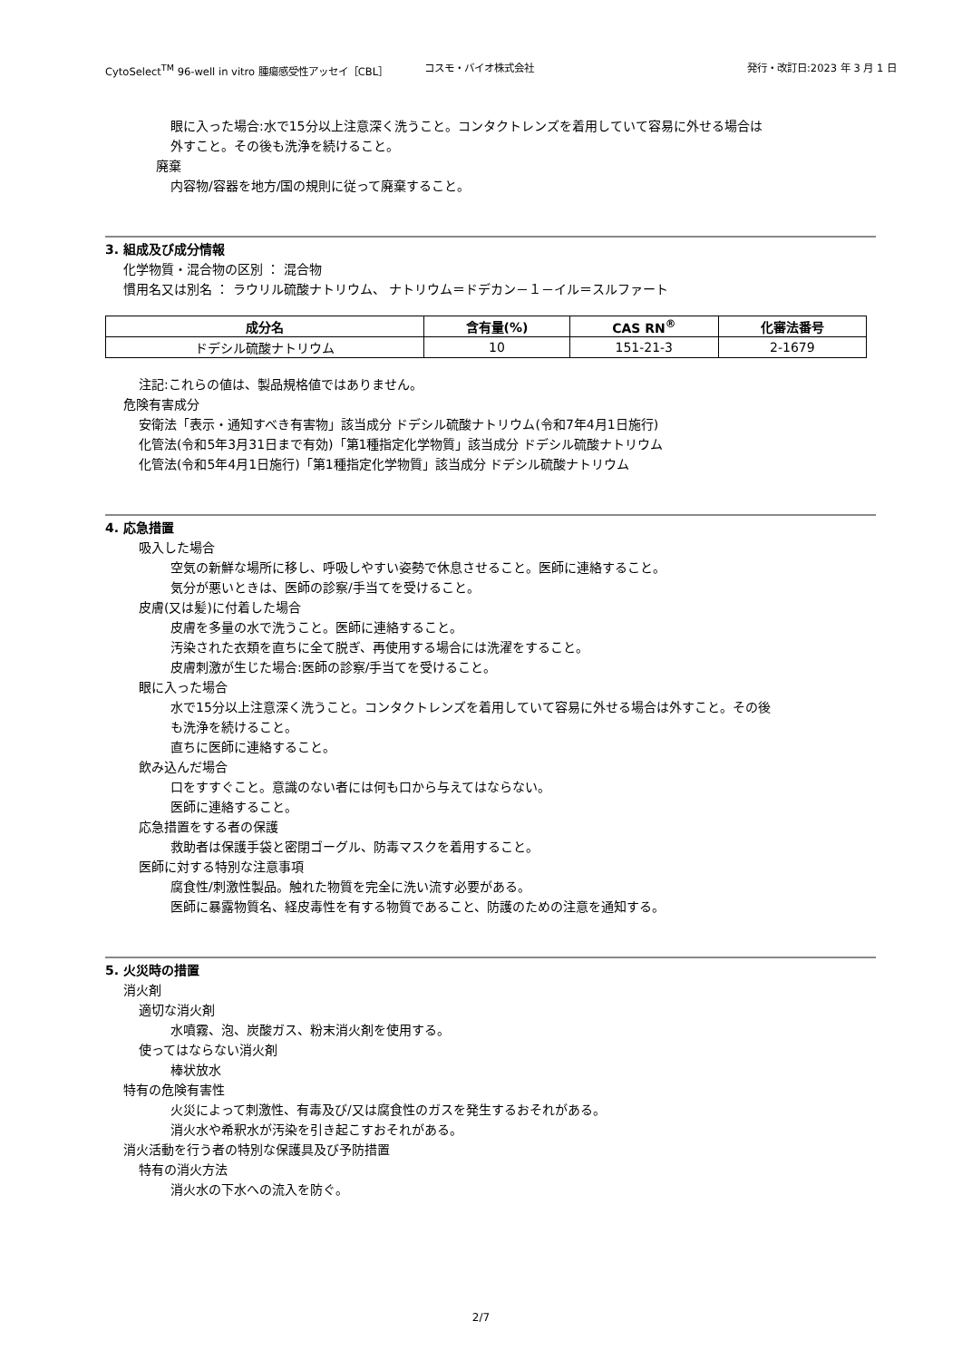CytoSelect<sup>TM</sup> 96-well in vitro 腫瘍感受性アッセイ［CBL］ コスモ・バイオ株式会社 発行・改訂日:2023 年 3 月 1 日
眼に入った場合:水で15分以上注意深く洗うこと。コンタクトレンズを着用していて容易に外せる場合は
外すこと。その後も洗浄を続けること。
廃棄
内容物/容器を地方/国の規則に従って廃棄すること。
3. 組成及び成分情報
化学物質・混合物の区別 ： 混合物
慣用名又は別名 ： ラウリル硫酸ナトリウム、 ナトリウム＝ドデカン－１－イル＝スルファート
| 成分名 | 含有量(%) | CAS RN<sup>®</sup> | 化審法番号 |
| --- | --- | --- | --- |
| ドデシル硫酸ナトリウム | 10 | 151-21-3 | 2-1679 |
注記:これらの値は、製品規格値ではありません。
危険有害成分
安衛法「表示・通知すべき有害物」該当成分 ドデシル硫酸ナトリウム(令和7年4月1日施行)
化管法(令和5年3月31日まで有効)「第1種指定化学物質」該当成分 ドデシル硫酸ナトリウム
化管法(令和5年4月1日施行)「第1種指定化学物質」該当成分 ドデシル硫酸ナトリウム
4. 応急措置
吸入した場合
空気の新鮮な場所に移し、呼吸しやすい姿勢で休息させること。医師に連絡すること。
気分が悪いときは、医師の診察/手当てを受けること。
皮膚(又は髪)に付着した場合
皮膚を多量の水で洗うこと。医師に連絡すること。
汚染された衣類を直ちに全て脱ぎ、再使用する場合には洗濯をすること。
皮膚刺激が生じた場合:医師の診察/手当てを受けること。
眼に入った場合
水で15分以上注意深く洗うこと。コンタクトレンズを着用していて容易に外せる場合は外すこと。その後
も洗浄を続けること。
直ちに医師に連絡すること。
飲み込んだ場合
口をすすぐこと。意識のない者には何も口から与えてはならない。
医師に連絡すること。
応急措置をする者の保護
救助者は保護手袋と密閉ゴーグル、防毒マスクを着用すること。
医師に対する特別な注意事項
腐食性/刺激性製品。触れた物質を完全に洗い流す必要がある。
医師に暴露物質名、経皮毒性を有する物質であること、防護のための注意を通知する。
5. 火災時の措置
消火剤
適切な消火剤
水噴霧、泡、炭酸ガス、粉末消火剤を使用する。
使ってはならない消火剤
棒状放水
特有の危険有害性
火災によって刺激性、有毒及び/又は腐食性のガスを発生するおそれがある。
消火水や希釈水が汚染を引き起こすおそれがある。
消火活動を行う者の特別な保護具及び予防措置
特有の消火方法
消火水の下水への流入を防ぐ。
2/7